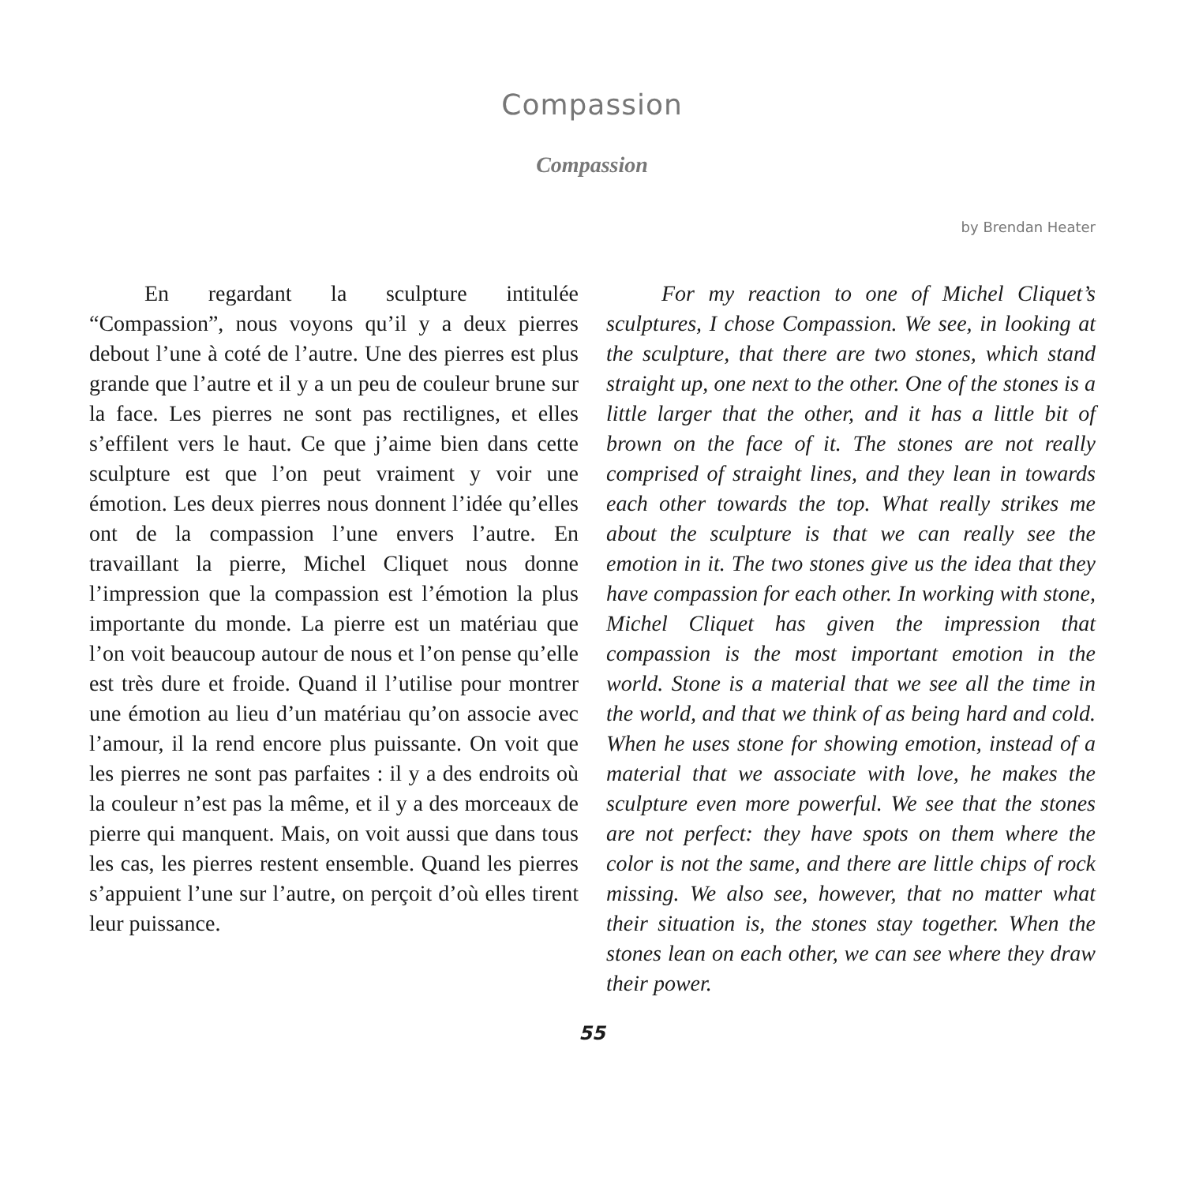Compassion
Compassion
by Brendan Heater
En regardant la sculpture intitulée “Compassion”, nous voyons qu’il y a deux pierres debout l’une à coté de l’autre. Une des pierres est plus grande que l’autre et il y a un peu de couleur brune sur la face. Les pierres ne sont pas rectilignes, et elles s’effilent vers le haut. Ce que j’aime bien dans cette sculpture est que l’on peut vraiment y voir une émotion. Les deux pierres nous donnent l’idée qu’elles ont de la compassion l’une envers l’autre. En travaillant la pierre, Michel Cliquet nous donne l’impression que la compassion est l’émotion la plus importante du monde. La pierre est un matériau que l’on voit beaucoup autour de nous et l’on pense qu’elle est très dure et froide. Quand il l’utilise pour montrer une émotion au lieu d’un matériau qu’on associe avec l’amour, il la rend encore plus puissante. On voit que les pierres ne sont pas parfaites : il y a des endroits où la couleur n’est pas la même, et il y a des morceaux de pierre qui manquent. Mais, on voit aussi que dans tous les cas, les pierres restent ensemble. Quand les pierres s’appuient l’une sur l’autre, on perçoit d’où elles tirent leur puissance.
For my reaction to one of Michel Cliquet’s sculptures, I chose Compassion. We see, in looking at the sculpture, that there are two stones, which stand straight up, one next to the other. One of the stones is a little larger that the other, and it has a little bit of brown on the face of it. The stones are not really comprised of straight lines, and they lean in towards each other towards the top. What really strikes me about the sculpture is that we can really see the emotion in it. The two stones give us the idea that they have compassion for each other. In working with stone, Michel Cliquet has given the impression that compassion is the most important emotion in the world. Stone is a material that we see all the time in the world, and that we think of as being hard and cold. When he uses stone for showing emotion, instead of a material that we associate with love, he makes the sculpture even more powerful. We see that the stones are not perfect: they have spots on them where the color is not the same, and there are little chips of rock missing. We also see, however, that no matter what their situation is, the stones stay together. When the stones lean on each other, we can see where they draw their power.
55